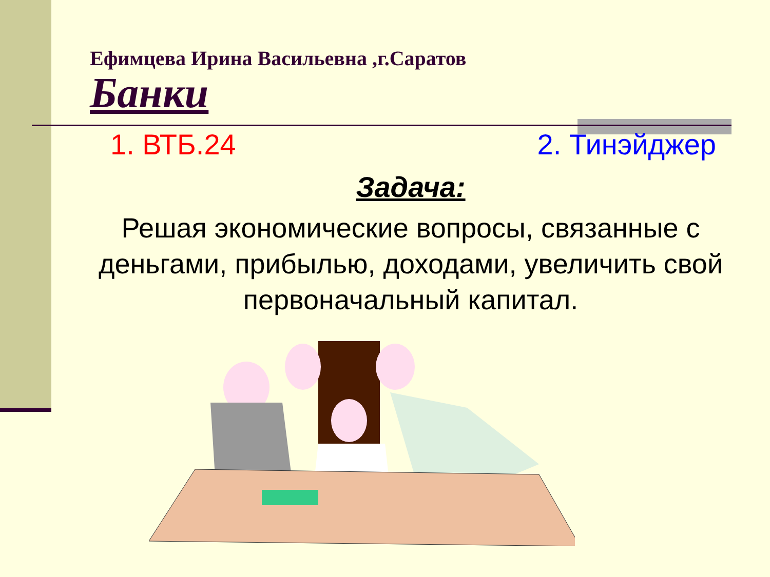Ефимцева Ирина Васильевна ,г.Саратов
Банки
1. ВТБ.24 2. Тинэйджер
Задача:
Решая экономические вопросы, связанные с деньгами, прибылью, доходами, увеличить свой первоначальный капитал.